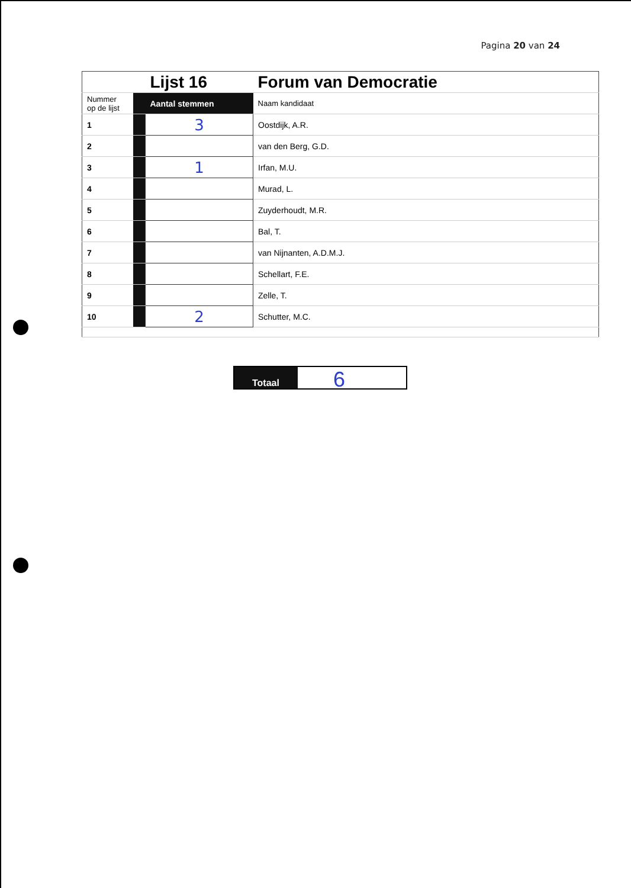Pagina 20 van 24
| | | Lijst 16 | Forum van Democratie |
| Nummer op de lijst | | Aantal stemmen | Naam kandidaat |
| 1 | | 3 | Oostdijk, A.R. |
| 2 | | | van den Berg, G.D. |
| 3 | | 1 | Irfan, M.U. |
| 4 | | | Murad, L. |
| 5 | | | Zuyderhoudt, M.R. |
| 6 | | | Bal, T. |
| 7 | | | van Nijnanten, A.D.M.J. |
| 8 | | | Schellart, F.E. |
| 9 | | | Zelle, T. |
| 10 | | 2 | Schutter, M.C. |
Totaal
6